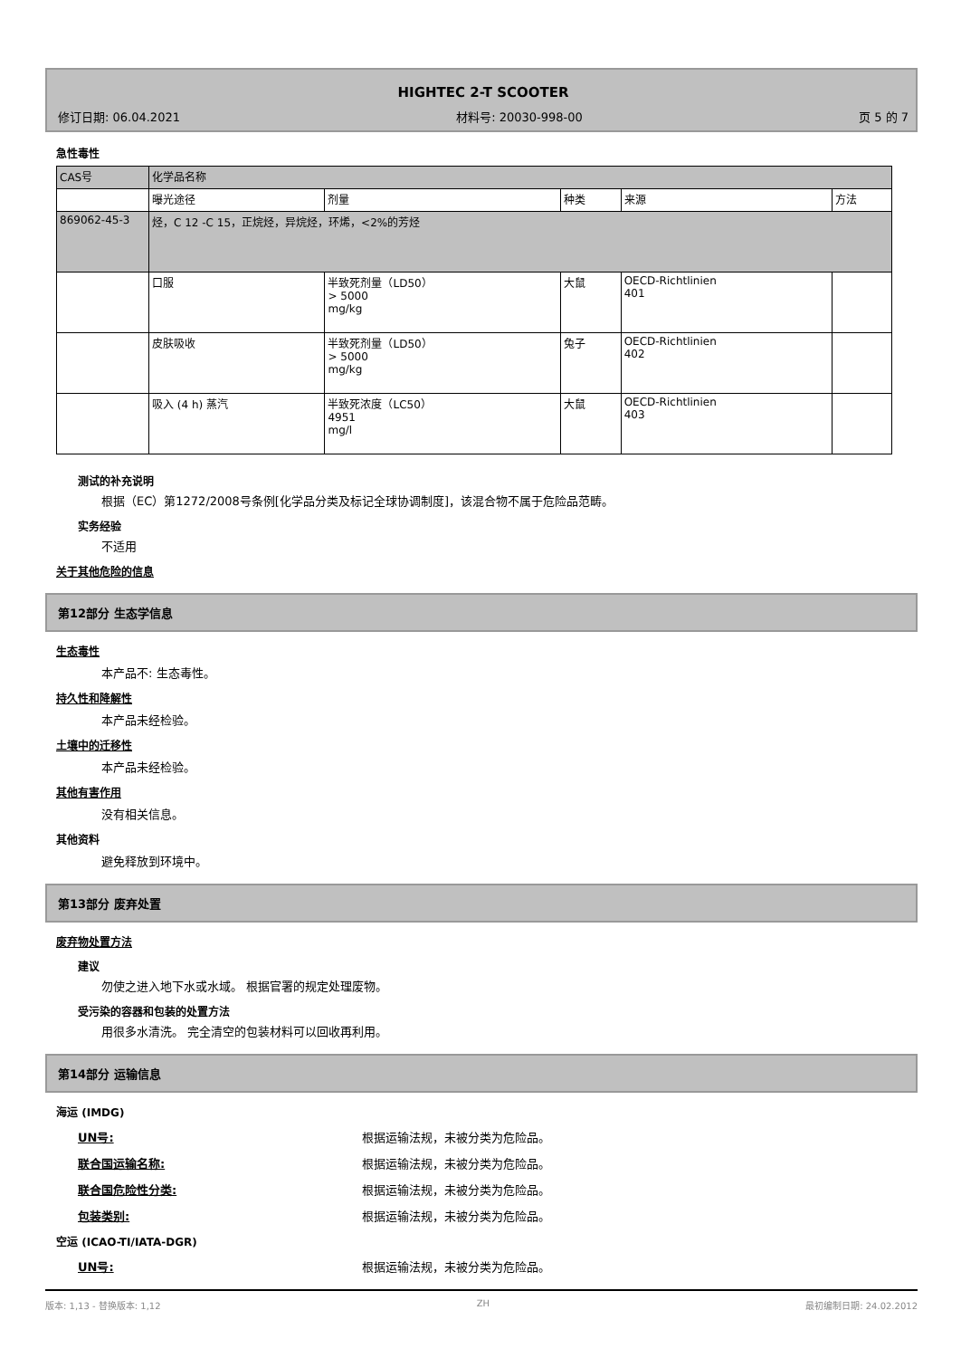HIGHTEC 2-T SCOOTER
修订日期: 06.04.2021 材料号: 20030-998-00 页 5 的 7
急性毒性
| CAS号 | 化学品名称 | | | | |
| | 曝光途径 | 剂量 | 种类 | 来源 | 方法 |
| 869062-45-3 | 烃，C 12 -C 15，正烷烃，异烷烃，环烯，<2%的芳烃 | | | | |
| | 口服 | 半致死剂量（LD50） > 5000 mg/kg | 大鼠 | OECD-Richtlinien 401 | |
| | 皮肤吸收 | 半致死剂量（LD50） > 5000 mg/kg | 兔子 | OECD-Richtlinien 402 | |
| | 吸入 (4 h) 蒸汽 | 半致死浓度（LC50） 4951 mg/l | 大鼠 | OECD-Richtlinien 403 | |
测试的补充说明
根据（EC）第1272/2008号条例[化学品分类及标记全球协调制度]，该混合物不属于危险品范畴。
实务经验
不适用
关于其他危险的信息
第12部分 生态学信息
生态毒性
本产品不: 生态毒性。
持久性和降解性
本产品未经检验。
土壤中的迁移性
本产品未经检验。
其他有害作用
没有相关信息。
其他资料
避免释放到环境中。
第13部分 废弃处置
废弃物处置方法
建议
勿使之进入地下水或水域。 根据官署的规定处理废物。
受污染的容器和包装的处置方法
用很多水清洗。 完全清空的包装材料可以回收再利用。
第14部分 运输信息
海运 (IMDG)
UN号: 根据运输法规，未被分类为危险品。
联合国运输名称: 根据运输法规，未被分类为危险品。
联合国危险性分类: 根据运输法规，未被分类为危险品。
包装类别: 根据运输法规，未被分类为危险品。
空运 (ICAO-TI/IATA-DGR)
UN号: 根据运输法规，未被分类为危险品。
版本: 1,13 - 替换版本: 1,12 ZH 最初编制日期: 24.02.2012